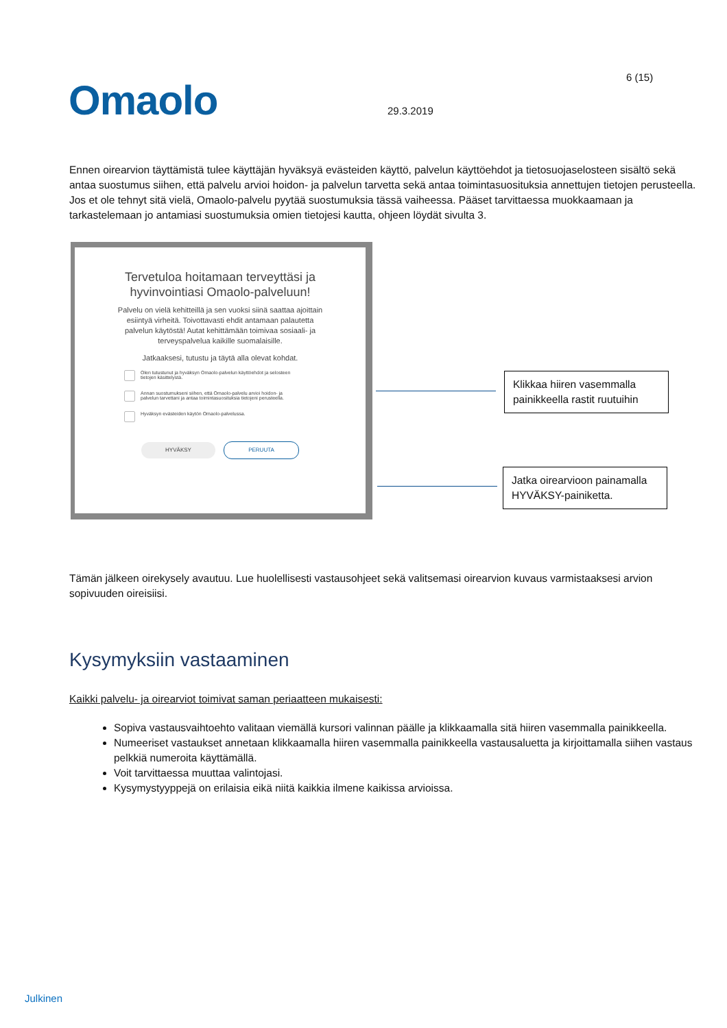Omaolo 6 (15)
29.3.2019
Ennen oirearvion täyttämistä tulee käyttäjän hyväksyä evästeiden käyttö, palvelun käyttöehdot ja tietosuojaselosteen sisältö sekä antaa suostumus siihen, että palvelu arvioi hoidon- ja palvelun tarvetta sekä antaa toimintasuosituksia annettujen tietojen perusteella. Jos et ole tehnyt sitä vielä, Omaolo-palvelu pyytää suostumuksia tässä vaiheessa. Pääset tarvittaessa muokkaamaan ja tarkastelemaan jo antamiasi suostumuksia omien tietojesi kautta, ohjeen löydät sivulta 3.
Tervetuloa hoitamaan terveyttäsi ja hyvinvointiasi Omaolo-palveluun!
Palvelu on vielä kehitteillä ja sen vuoksi siinä saattaa ajoittain esiintyä virheitä. Toivottavasti ehdit antamaan palautetta palvelun käytöstä! Autat kehittämään toimivaa sosiaali- ja terveyspalvelua kaikille suomalaisille.
Jatkaaksesi, tutustu ja täytä alla olevat kohdat.
Olen tutustunut ja hyväksyn Omaolo-palvelun käyttöehdot ja selosteen tietojen käsittelystä.
Annan suostumukseni siihen, että Omaolo-palvelu arvioi hoidon- ja palvelun tarvettani ja antaa toimintasuosituksia tietojeni perusteella.
Hyväksyn evästeiden käytön Omaolo-palvelussa.
HYVÄKSY PERUUTA
Klikkaa hiiren vasemmalla painikkeella rastit ruutuihin
Jatka oirearvioon painamalla HYVÄKSY-painiketta.
Tämän jälkeen oirekysely avautuu. Lue huolellisesti vastausohjeet sekä valitsemasi oirearvion kuvaus varmistaaksesi arvion sopivuuden oireisiisi.
Kysymyksiin vastaaminen
Kaikki palvelu- ja oirearviot toimivat saman periaatteen mukaisesti:
Sopiva vastausvaihtoehto valitaan viemällä kursori valinnan päälle ja klikkaamalla sitä hiiren vasemmalla painikkeella.
Numeeriset vastaukset annetaan klikkaamalla hiiren vasemmalla painikkeella vastausaluetta ja kirjoittamalla siihen vastaus pelkkiä numeroita käyttämällä.
Voit tarvittaessa muuttaa valintojasi.
Kysymystyyppejä on erilaisia eikä niitä kaikkia ilmene kaikissa arvioissa.
Julkinen